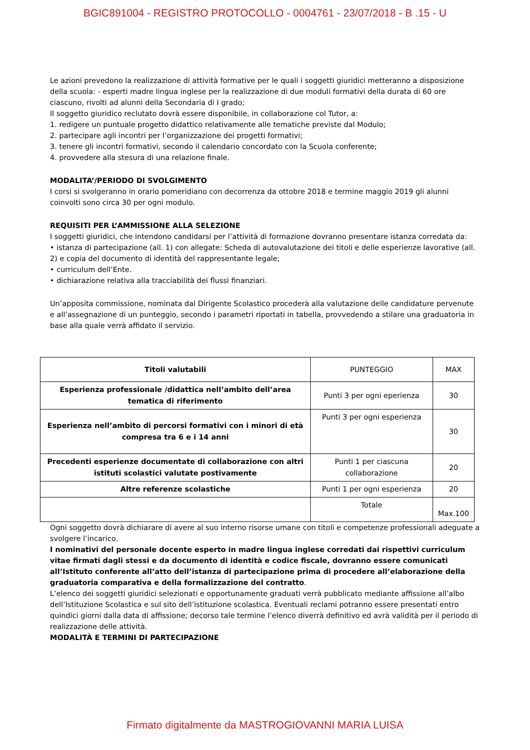BGIC891004 - REGISTRO PROTOCOLLO - 0004761 - 23/07/2018 - B .15 - U
Le azioni prevedono la realizzazione di attività formative per le quali i soggetti giuridici metteranno a disposizione della scuola: - esperti madre lingua inglese per la realizzazione di due moduli formativi della durata di 60 ore ciascuno, rivolti ad alunni della Secondaria di I grado;
Il soggetto giuridico reclutato dovrà essere disponibile, in collaborazione col Tutor, a:
1. redigere un puntuale progetto didattico relativamente alle tematiche previste dal Modulo;
2. partecipare agli incontri per l’organizzazione dei progetti formativi;
3. tenere gli incontri formativi, secondo il calendario concordato con la Scuola conferente;
4. provvedere alla stesura di una relazione finale.
MODALITA’/PERIODO DI SVOLGIMENTO
I corsi si svolgeranno in orario pomeridiano con decorrenza da ottobre 2018 e termine maggio 2019 gli alunni coinvolti sono circa 30 per ogni modulo.
REQUISITI PER L’AMMISSIONE ALLA SELEZIONE
I soggetti giuridici, che intendono candidarsi per l’attività di formazione dovranno presentare istanza corredata da:
• istanza di partecipazione (all. 1) con allegate: Scheda di autovalutazione dei titoli e delle esperienze lavorative (all. 2) e copia del documento di identità del rappresentante legale;
• curriculum dell’Ente.
• dichiarazione relativa alla tracciabilità dei flussi finanziari.
Un’apposita commissione, nominata dal Dirigente Scolastico procederà alla valutazione delle candidature pervenute e all’assegnazione di un punteggio, secondo i parametri riportati in tabella, provvedendo a stilare una graduatoria in base alla quale verrà affidato il servizio.
| Titoli valutabili | PUNTEGGIO | MAX |
| --- | --- | --- |
| Esperienza professionale /didattica nell’ambito dell’area tematica di riferimento | Punti 3 per ogni eperienza | 30 |
| Esperienza nell’ambito di percorsi formativi con i minori di età compresa tra 6 e i 14 anni | Punti 3 per ogni esperienza | 30 |
| Precedenti esperienze documentate di collaborazione con altri istituti scolastici valutate postivamente | Punti 1 per ciascuna collaborazione | 20 |
| Altre referenze scolastiche | Punti 1 per ogni esperienza | 20 |
| | Totale | Max.100 |
Ogni soggetto dovrà dichiarare di avere al suo interno risorse umane con titoli e competenze professionali adeguate a svolgere l’incarico.
I nominativi del personale docente esperto in madre lingua inglese corredati dai rispettivi curriculum vitae firmati dagli stessi e da documento di identità e codice fiscale, dovranno essere comunicati all’Istituto conferente all’atto dell’istanza di partecipazione prima di procedere all’elaborazione della graduatoria comparativa e della formalizzazione del contratto.
L’elenco dei soggetti giuridici selezionati e opportunamente graduati verrà pubblicato mediante affissione all’albo dell’Istituzione Scolastica e sul sito dell’istituzione scolastica. Eventuali reclami potranno essere presentati entro quindici giorni dalla data di affissione; decorso tale termine l’elenco diverrà definitivo ed avrà validità per il periodo di realizzazione delle attività.
MODALITÀ E TERMINI DI PARTECIPAZIONE
Firmato digitalmente da MASTROGIOVANNI MARIA LUISA